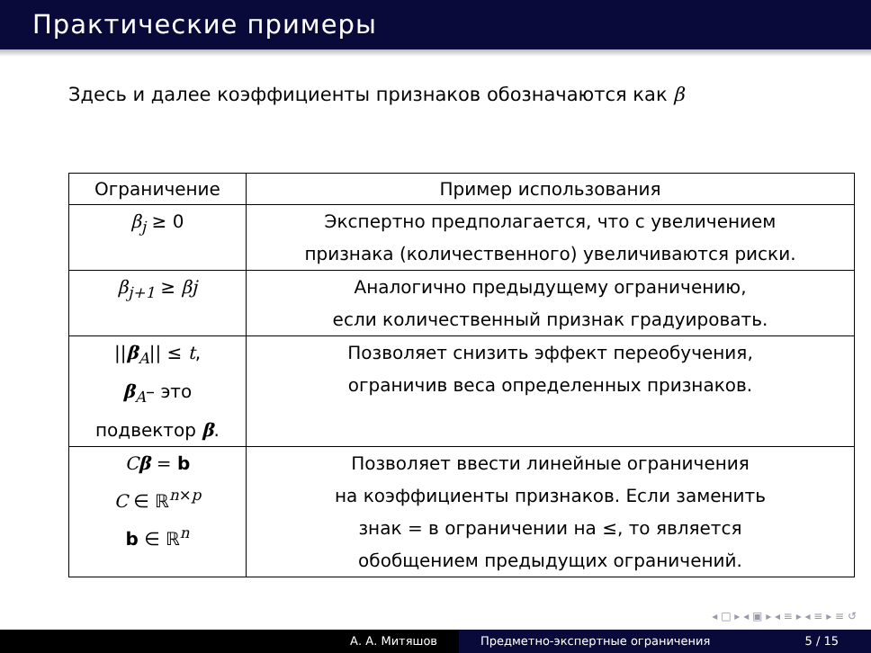Практические примеры
Здесь и далее коэффициенты признаков обозначаются как β
| Ограничение | Пример использования |
| --- | --- |
| β<sub>j</sub> ≥ 0 | Экспертно предполагается, что с увеличением признака (количественного) увеличиваются риски. |
| β<sub>j+1</sub> ≥ βj | Аналогично предыдущему ограничению, если количественный признак градуировать. |
| // β<sub>A</sub>// ≤ t , β<sub>A</sub>– это подвектор β . | Позволяет снизить эффект переобучения, ограничив веса определенных признаков. |
| C β = b C ∈ ℝ<sup>n×p</sup> b ∈ ℝ<sup>n</sup> | Позволяет ввести линейные ограничения на коэффициенты признаков. Если заменить знак = в ограничении на ≤, то является обобщением предыдущих ограничений. |
◂ □ ▸ ◂ ▣ ▸ ◂ ≡ ▸ ◂ ≡ ▸ ≡ ↺
А. А. Митяшов Предметно-экспертные ограничения 5 / 15